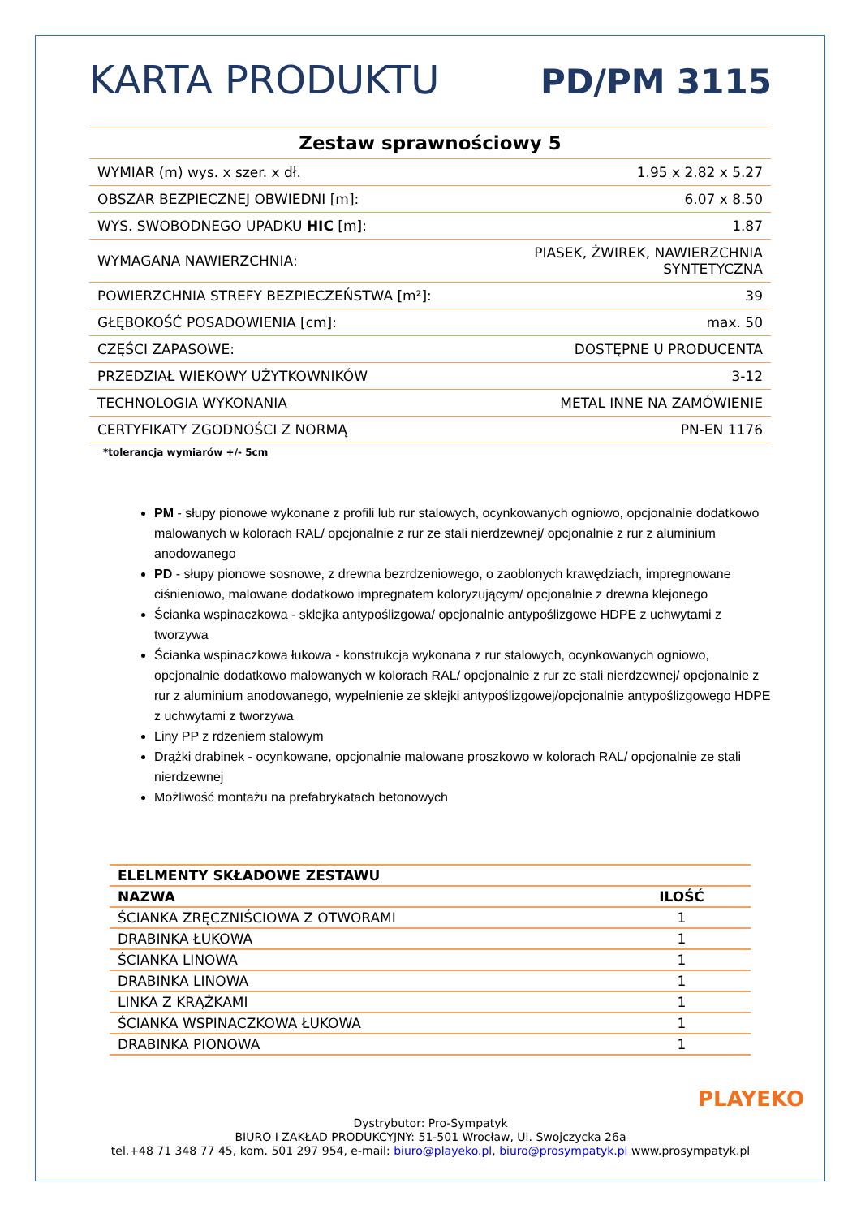KARTA PRODUKTU PD/PM 3115
| Zestaw sprawnościowy 5 | |
| WYMIAR (m) wys. x szer. x dł. | 1.95 x 2.82 x 5.27 |
| OBSZAR BEZPIECZNEJ OBWIEDNI [m]: | 6.07 x 8.50 |
| WYS. SWOBODNEGO UPADKU HIC [m]: | 1.87 |
| WYMAGANA NAWIERZCHNIA: | PIASEK, ŻWIREK, NAWIERZCHNIA SYNTETYCZNA |
| POWIERZCHNIA STREFY BEZPIECZEŃSTWA [m²]: | 39 |
| GŁĘBOKOŚĆ POSADOWIENIA [cm]: | max. 50 |
| CZĘŚCI ZAPASOWE: | DOSTĘPNE U PRODUCENTA |
| PRZEDZIAŁ WIEKOWY UŻYTKOWNIKÓW | 3-12 |
| TECHNOLOGIA WYKONANIA | METAL INNE NA ZAMÓWIENIE |
| CERTYFIKATY ZGODNOŚCI Z NORMĄ | PN-EN 1176 |
*tolerancja wymiarów +/- 5cm
PM - słupy pionowe wykonane z profili lub rur stalowych, ocynkowanych ogniowo, opcjonalnie dodatkowo malowanych w kolorach RAL/ opcjonalnie z rur ze stali nierdzewnej/ opcjonalnie z rur z aluminium anodowanego
PD - słupy pionowe sosnowe, z drewna bezrdzeniowego, o zaoblonych krawędziach, impregnowane ciśnieniowo, malowane dodatkowo impregnatem koloryzującym/ opcjonalnie z drewna klejonego
Ścianka wspinaczkowa - sklejka antypoślizgowa/ opcjonalnie antypoślizgowe HDPE z uchwytami z tworzywa
Ścianka wspinaczkowa łukowa - konstrukcja wykonana z rur stalowych, ocynkowanych ogniowo, opcjonalnie dodatkowo malowanych w kolorach RAL/ opcjonalnie z rur ze stali nierdzewnej/ opcjonalnie z rur z aluminium anodowanego, wypełnienie ze sklejki antypoślizgowej/opcjonalnie antypoślizgowego HDPE z uchwytami z tworzywa
Liny PP z rdzeniem stalowym
Drążki drabinek - ocynkowane, opcjonalnie malowane proszkowo w kolorach RAL/ opcjonalnie ze stali nierdzewnej
Możliwość montażu na prefabrykatach betonowych
| ELELMENTY SKŁADOWE ZESTAWU | |
| --- | --- |
| NAZWA | ILOŚĆ |
| ŚCIANKA ZRĘCZNIŚCIOWA Z OTWORAMI | 1 |
| DRABINKA ŁUKOWA | 1 |
| ŚCIANKA LINOWA | 1 |
| DRABINKA LINOWA | 1 |
| LINKA Z KRĄŻKAMI | 1 |
| ŚCIANKA WSPINACZKOWA ŁUKOWA | 1 |
| DRABINKA PIONOWA | 1 |
PLAYEKO
Dystrybutor: Pro-Sympatyk
BIURO I ZAKŁAD PRODUKCYJNY: 51-501 Wrocław, Ul. Swojczycka 26a
tel.+48 71 348 77 45, kom. 501 297 954, e-mail: biuro@playeko.pl, biuro@prosympatyk.pl www.prosympatyk.pl